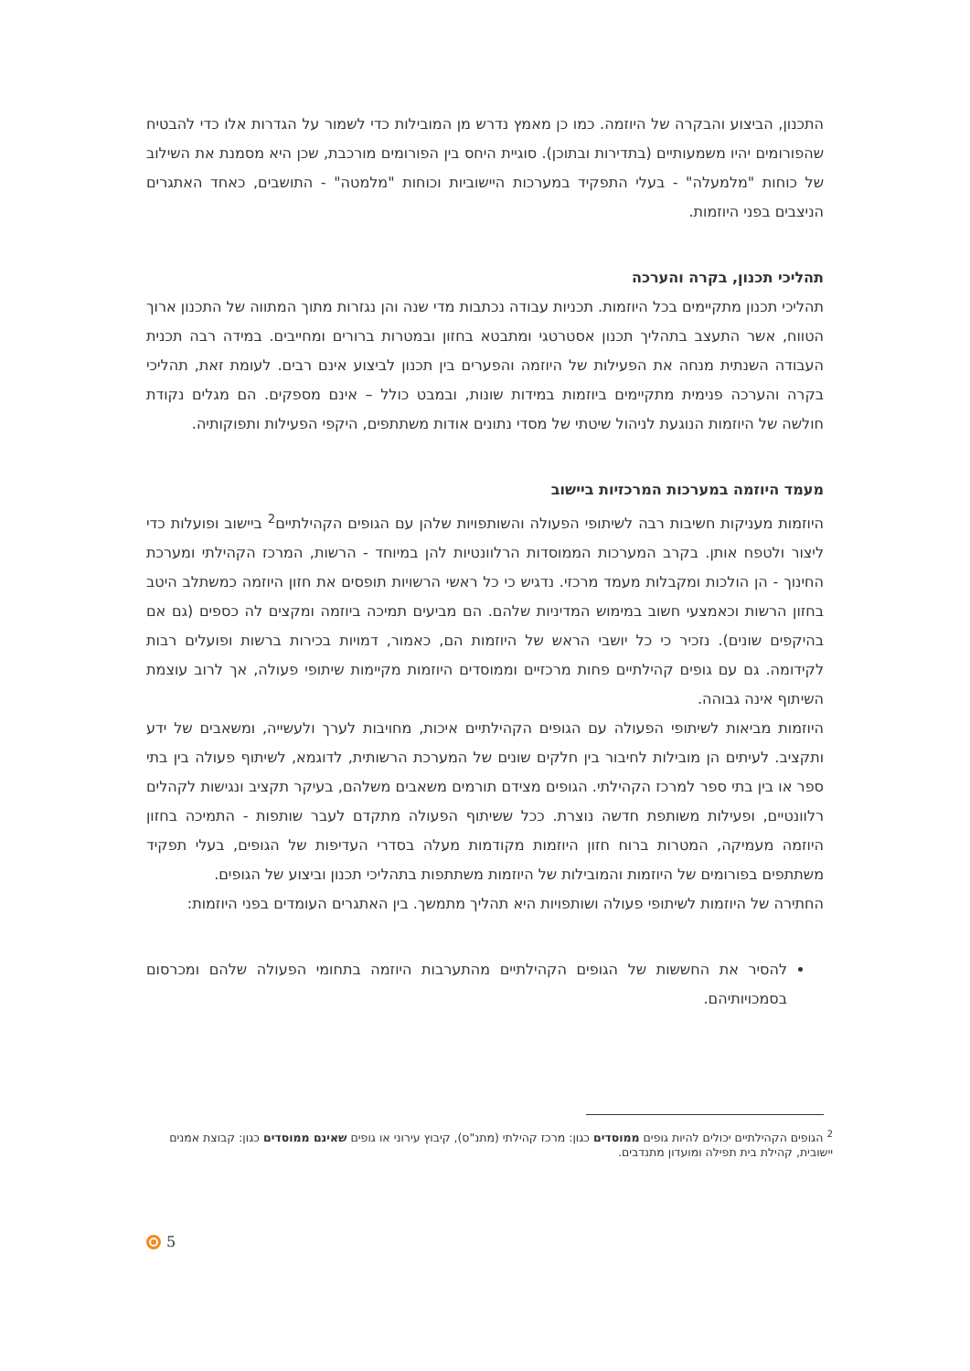התכנון, הביצוע והבקרה של היוזמה. כמו כן מאמץ נדרש מן המובילות כדי לשמור על הגדרות אלו כדי להבטיח שהפורומים יהיו משמעותיים (בתדירות ובתוכן). סוגיית היחס בין הפורומים מורכבת, שכן היא מסמנת את השילוב של כוחות "מלמעלה" - בעלי התפקיד במערכות היישוביות וכוחות "מלמטה" - התושבים, כאחד האתגרים הניצבים בפני היוזמות.
תהליכי תכנון, בקרה והערכה
תהליכי תכנון מתקיימים בכל היוזמות. תכניות עבודה נכתבות מדי שנה והן נגזרות מתוך המתווה של התכנון ארוך הטווח, אשר התעצב בתהליך תכנון אסטרטגי ומתבטא בחזון ובמטרות ברורים ומחייבים. במידה רבה תכנית העבודה השנתית מנחה את הפעילות של היוזמה והפערים בין תכנון לביצוע אינם רבים. לעומת זאת, תהליכי בקרה והערכה פנימית מתקיימים ביוזמות במידות שונות, ובמבט כולל – אינם מספקים. הם מגלים נקודת חולשה של היוזמות הנוגעת לניהול שיטתי של מסדי נתונים אודות משתתפים, היקפי הפעילות ותפוקותיה.
מעמד היוזמה במערכות המרכזיות ביישוב
היוזמות מעניקות חשיבות רבה לשיתופי הפעולה והשותפויות שלהן עם הגופים הקהילתיים<sup>2</sup> ביישוב ופועלות כדי ליצור ולטפח אותן. בקרב המערכות הממוסדות הרלוונטיות להן במיוחד - הרשות, המרכז הקהילתי ומערכת החינוך - הן הולכות ומקבלות מעמד מרכזי. נדגיש כי כל ראשי הרשויות תופסים את חזון היוזמה כמשתלב היטב בחזון הרשות וכאמצעי חשוב במימוש המדיניות שלהם. הם מביעים תמיכה ביוזמה ומקצים לה כספים (גם אם בהיקפים שונים). נזכיר כי כל יושבי הראש של היוזמות הם, כאמור, דמויות בכירות ברשות ופועלים רבות לקידומה. גם עם גופים קהילתיים פחות מרכזיים וממוסדים היוזמות מקיימות שיתופי פעולה, אך לרוב עוצמת השיתוף אינה גבוהה.
היוזמות מביאות לשיתופי הפעולה עם הגופים הקהילתיים איכות, מחויבות לערך ולעשייה, ומשאבים של ידע ותקציב. לעיתים הן מובילות לחיבור בין חלקים שונים של המערכת הרשותית, לדוגמא, לשיתוף פעולה בין בתי ספר או בין בתי ספר למרכז הקהילתי. הגופים מצידם תורמים משאבים משלהם, בעיקר תקציב ונגישות לקהלים רלוונטיים, ופעילות משותפת חדשה נוצרת. ככל ששיתוף הפעולה מתקדם לעבר שותפות - התמיכה בחזון היוזמה מעמיקה, המטרות ברוח חזון היוזמות מקודמות מעלה בסדרי העדיפות של הגופים, בעלי תפקיד משתתפים בפורומים של היוזמות והמובילות של היוזמות משתתפות בתהליכי תכנון וביצוע של הגופים.
החתירה של היוזמות לשיתופי פעולה ושותפויות היא תהליך מתמשך. בין האתגרים העומדים בפני היוזמות:
להסיר את החששות של הגופים הקהילתיים מהתערבות היוזמה בתחומי הפעולה שלהם ומכרסום בסמכויותיהם.
<sup>2</sup> הגופים הקהילתיים יכולים להיות גופים ממוסדים כגון: מרכז קהילתי (מתנ"ס), קיבוץ עירוני או גופים שאינם ממוסדים כגון: קבוצת אמנים יישובית, קהילת בית תפילה ומועדון מתנדבים.
5